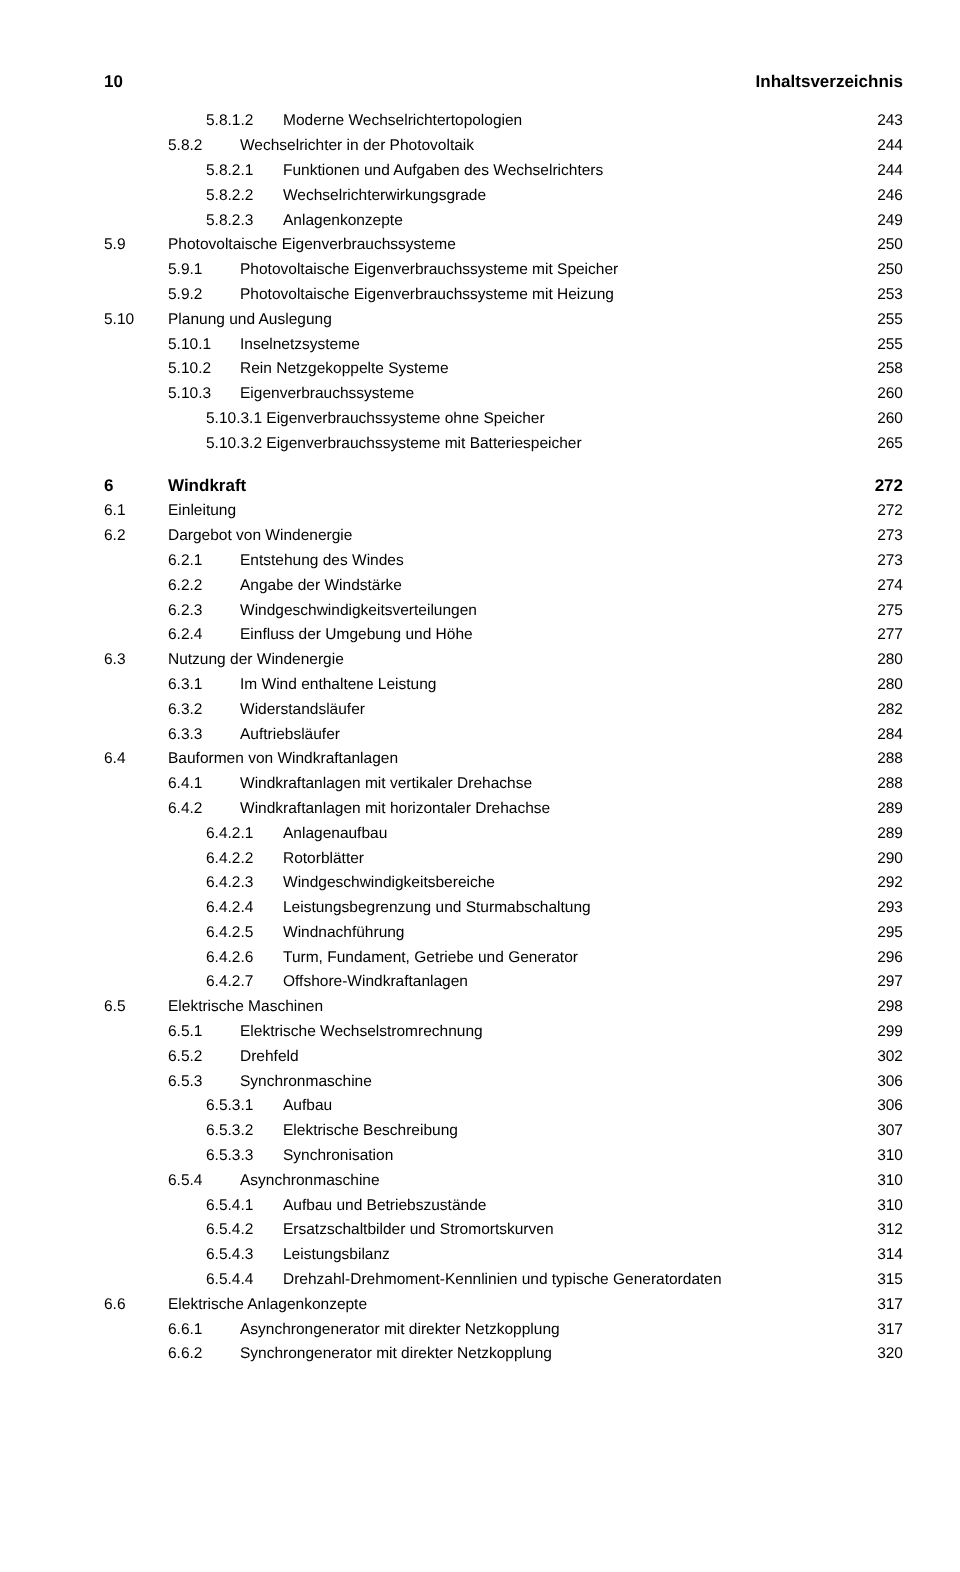10 Inhaltsverzeichnis
| 5.8.1.2 Moderne Wechselrichtertopologien | | 243 |
| 5.8.2 Wechselrichter in der Photovoltaik | | 244 |
| 5.8.2.1 Funktionen und Aufgaben des Wechselrichters | | 244 |
| 5.8.2.2 Wechselrichterwirkungsgrade | | 246 |
| 5.8.2.3 Anlagenkonzepte | | 249 |
| 5.9 | Photovoltaische Eigenverbrauchssysteme | 250 |
| 5.9.1 Photovoltaische Eigenverbrauchssysteme mit Speicher | | 250 |
| 5.9.2 Photovoltaische Eigenverbrauchssysteme mit Heizung | | 253 |
| 5.10 | Planung und Auslegung | 255 |
| 5.10.1 Inselnetzsysteme | | 255 |
| 5.10.2 Rein Netzgekoppelte Systeme | | 258 |
| 5.10.3 Eigenverbrauchssysteme | | 260 |
| 5.10.3.1 Eigenverbrauchssysteme ohne Speicher | | 260 |
| 5.10.3.2 Eigenverbrauchssysteme mit Batteriespeicher | | 265 |
| 6 | Windkraft | 272 |
| 6.1 | Einleitung | 272 |
| 6.2 | Dargebot von Windenergie | 273 |
| 6.2.1 Entstehung des Windes | | 273 |
| 6.2.2 Angabe der Windstärke | | 274 |
| 6.2.3 Windgeschwindigkeitsverteilungen | | 275 |
| 6.2.4 Einfluss der Umgebung und Höhe | | 277 |
| 6.3 | Nutzung der Windenergie | 280 |
| 6.3.1 Im Wind enthaltene Leistung | | 280 |
| 6.3.2 Widerstandsläufer | | 282 |
| 6.3.3 Auftriebsläufer | | 284 |
| 6.4 | Bauformen von Windkraftanlagen | 288 |
| 6.4.1 Windkraftanlagen mit vertikaler Drehachse | | 288 |
| 6.4.2 Windkraftanlagen mit horizontaler Drehachse | | 289 |
| 6.4.2.1 Anlagenaufbau | | 289 |
| 6.4.2.2 Rotorblätter | | 290 |
| 6.4.2.3 Windgeschwindigkeitsbereiche | | 292 |
| 6.4.2.4 Leistungsbegrenzung und Sturmabschaltung | | 293 |
| 6.4.2.5 Windnachführung | | 295 |
| 6.4.2.6 Turm, Fundament, Getriebe und Generator | | 296 |
| 6.4.2.7 Offshore-Windkraftanlagen | | 297 |
| 6.5 | Elektrische Maschinen | 298 |
| 6.5.1 Elektrische Wechselstromrechnung | | 299 |
| 6.5.2 Drehfeld | | 302 |
| 6.5.3 Synchronmaschine | | 306 |
| 6.5.3.1 Aufbau | | 306 |
| 6.5.3.2 Elektrische Beschreibung | | 307 |
| 6.5.3.3 Synchronisation | | 310 |
| 6.5.4 Asynchronmaschine | | 310 |
| 6.5.4.1 Aufbau und Betriebszustände | | 310 |
| 6.5.4.2 Ersatzschaltbilder und Stromortskurven | | 312 |
| 6.5.4.3 Leistungsbilanz | | 314 |
| 6.5.4.4 Drehzahl-Drehmoment-Kennlinien und typische Generatordaten | | 315 |
| 6.6 | Elektrische Anlagenkonzepte | 317 |
| 6.6.1 Asynchrongenerator mit direkter Netzkopplung | | 317 |
| 6.6.2 Synchrongenerator mit direkter Netzkopplung | | 320 |